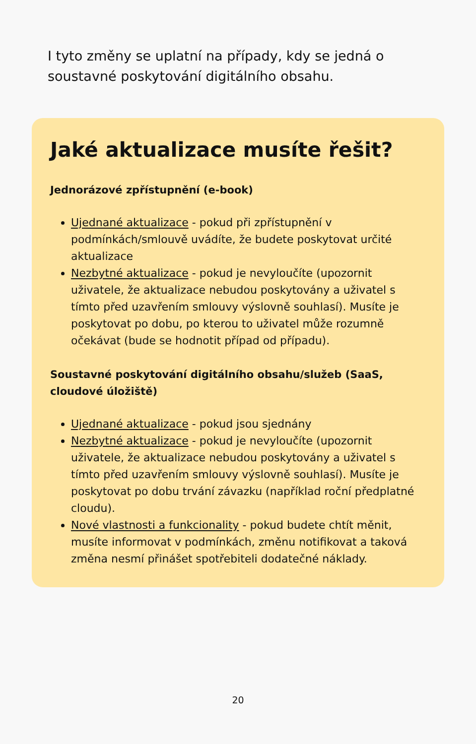I tyto změny se uplatní na případy, kdy se jedná o soustavné poskytování digitálního obsahu.
Jaké aktualizace musíte řešit?
Jednorázové zpřístupnění (e-book)
Ujednané aktualizace - pokud při zpřístupnění v podmínkách/smlouvě uvádíte, že budete poskytovat určité aktualizace
Nezbytné aktualizace - pokud je nevyloučíte (upozornit uživatele, že aktualizace nebudou poskytovány a uživatel s tímto před uzavřením smlouvy výslovně souhlasí). Musíte je poskytovat po dobu, po kterou to uživatel může rozumně očekávat (bude se hodnotit případ od případu).
Soustavné poskytování digitálního obsahu/služeb (SaaS, cloudové úložiště)
Ujednané aktualizace - pokud jsou sjednány
Nezbytné aktualizace - pokud je nevyloučíte (upozornit uživatele, že aktualizace nebudou poskytovány a uživatel s tímto před uzavřením smlouvy výslovně souhlasí). Musíte je poskytovat po dobu trvání závazku (například roční předplatné cloudu).
Nové vlastnosti a funkcionality - pokud budete chtít měnit, musíte informovat v podmínkách, změnu notifikovat a taková změna nesmí přinášet spotřebiteli dodatečné náklady.
20